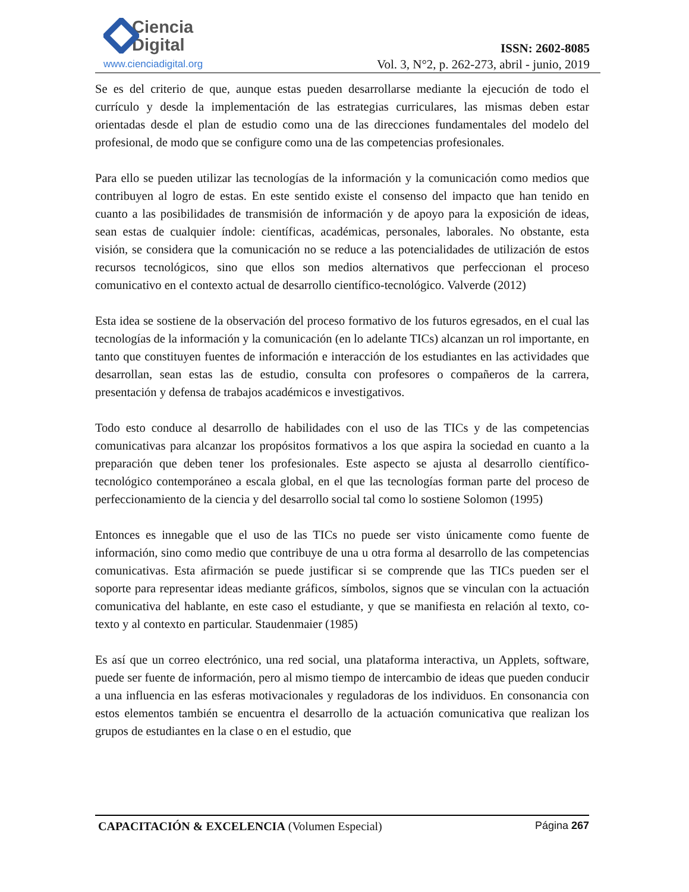Ciencia
Digital
www.cienciadigital.org
ISSN: 2602-8085
Vol. 3, N°2, p. 262-273, abril - junio, 2019
Se es del criterio de que, aunque estas pueden desarrollarse mediante la ejecución de todo el currículo y desde la implementación de las estrategias curriculares, las mismas deben estar orientadas desde el plan de estudio como una de las direcciones fundamentales del modelo del profesional, de modo que se configure como una de las competencias profesionales.
Para ello se pueden utilizar las tecnologías de la información y la comunicación como medios que contribuyen al logro de estas. En este sentido existe el consenso del impacto que han tenido en cuanto a las posibilidades de transmisión de información y de apoyo para la exposición de ideas, sean estas de cualquier índole: científicas, académicas, personales, laborales. No obstante, esta visión, se considera que la comunicación no se reduce a las potencialidades de utilización de estos recursos tecnológicos, sino que ellos son medios alternativos que perfeccionan el proceso comunicativo en el contexto actual de desarrollo científico-tecnológico. Valverde (2012)
Esta idea se sostiene de la observación del proceso formativo de los futuros egresados, en el cual las tecnologías de la información y la comunicación (en lo adelante TICs) alcanzan un rol importante, en tanto que constituyen fuentes de información e interacción de los estudiantes en las actividades que desarrollan, sean estas las de estudio, consulta con profesores o compañeros de la carrera, presentación y defensa de trabajos académicos e investigativos.
Todo esto conduce al desarrollo de habilidades con el uso de las TICs y de las competencias comunicativas para alcanzar los propósitos formativos a los que aspira la sociedad en cuanto a la preparación que deben tener los profesionales. Este aspecto se ajusta al desarrollo científico-tecnológico contemporáneo a escala global, en el que las tecnologías forman parte del proceso de perfeccionamiento de la ciencia y del desarrollo social tal como lo sostiene Solomon (1995)
Entonces es innegable que el uso de las TICs no puede ser visto únicamente como fuente de información, sino como medio que contribuye de una u otra forma al desarrollo de las competencias comunicativas. Esta afirmación se puede justificar si se comprende que las TICs pueden ser el soporte para representar ideas mediante gráficos, símbolos, signos que se vinculan con la actuación comunicativa del hablante, en este caso el estudiante, y que se manifiesta en relación al texto, co-texto y al contexto en particular. Staudenmaier (1985)
Es así que un correo electrónico, una red social, una plataforma interactiva, un Applets, software, puede ser fuente de información, pero al mismo tiempo de intercambio de ideas que pueden conducir a una influencia en las esferas motivacionales y reguladoras de los individuos. En consonancia con estos elementos también se encuentra el desarrollo de la actuación comunicativa que realizan los grupos de estudiantes en la clase o en el estudio, que
CAPACITACIÓN & EXCELENCIA (Volumen Especial) Página 267